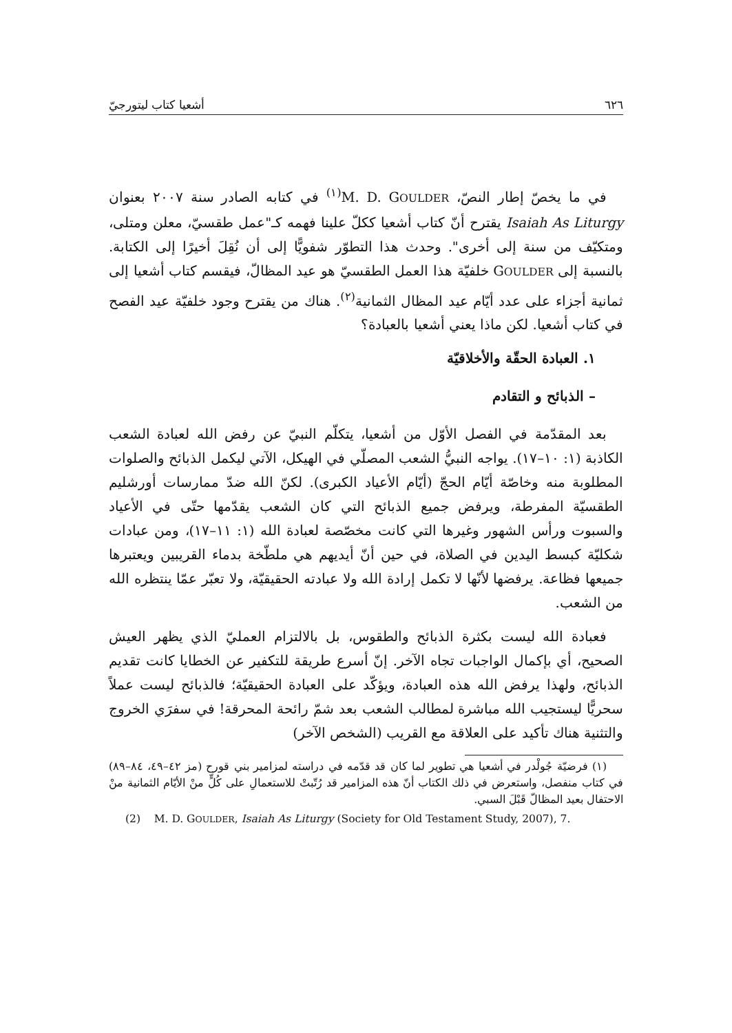٦٢٦ أشعيا كتاب ليتورجيّ
في ما يخصّ إطار النصّ، M. D. GOULDER<sup>(١)</sup> في كتابه الصادر سنة ٢٠٠٧ بعنوان Isaiah As Liturgy يقترح أنّ كتاب أشعيا ككلّ علينا فهمه كـ"عمل طقسيّ، معلن ومتلى، ومتكيّف من سنة إلى أخرى". وحدث هذا التطوّر شفويًّا إلى أن نُقِلَ أخيرًا إلى الكتابة. بالنسبة إلى GOULDER خلفيّة هذا العمل الطقسيّ هو عيد المظالّ، فيقسم كتاب أشعيا إلى ثمانية أجزاء على عدد أيّام عيد المظال الثمانية<sup>(٢)</sup>. هناك من يقترح وجود خلفيّة عيد الفصح في كتاب أشعيا. لكن ماذا يعني أشعيا بالعبادة؟
١. العبادة الحقّة والأخلاقيّة
– الذبائح و التقادم
بعد المقدّمة في الفصل الأوّل من أشعيا، يتكلّم النبيّ عن رفض الله لعبادة الشعب الكاذبة (١: ١٠–١٧). يواجه النبيُّ الشعب المصلّي في الهيكل، الآتي ليكمل الذبائح والصلوات المطلوبة منه وخاصّة أيّام الحجّ (أيّام الأعياد الكبرى). لكنّ الله ضدّ ممارسات أورشليم الطقسيّة المفرطة، ويرفض جميع الذبائح التي كان الشعب يقدّمها حتّى في الأعياد والسبوت ورأس الشهور وغيرها التي كانت مخصّصة لعبادة الله (١: ١١–١٧)، ومن عبادات شكليّة كبسط اليدين في الصلاة، في حين أنّ أيديهم هي ملطّخة بدماء القريبين ويعتبرها جميعها فظاعة. يرفضها لأنّها لا تكمل إرادة الله ولا عبادته الحقيقيّة، ولا تعبّر عمّا ينتظره الله من الشعب.
فعبادة الله ليست بكثرة الذبائح والطقوس، بل بالالتزام العمليّ الذي يظهر العيش الصحيح، أي بإكمال الواجبات تجاه الآخر. إنّ أسرع طريقة للتكفير عن الخطايا كانت تقديم الذبائح، ولهذا يرفض الله هذه العبادة، ويؤكّد على العبادة الحقيقيّة؛ فالذبائح ليست عملاً سحريًّا ليستجيب الله مباشرة لمطالب الشعب بعد شمّ رائحة المحرقة! في سفرَي الخروج والتثنية هناك تأكيد على العلاقة مع القريب (الشخص الآخر)
(١) فرضيّة جُولْدر في أشعيا هي تطوير لما كان قد قدّمه في دراسته لمزامير بني قورح (مز ٤٢–٤٩، ٨٤–٨٩) في كتاب منفصل، واستعرض في ذلك الكتاب أنّ هذه المزامير قد رُتّبتْ للاستعمالِ على كُلٍّ منْ الأيّام الثمانية منْ الاحتفال بعيد المظالّ قَبْلَ السبي.
(2) M. D. GOULDER, Isaiah As Liturgy (Society for Old Testament Study, 2007), 7.